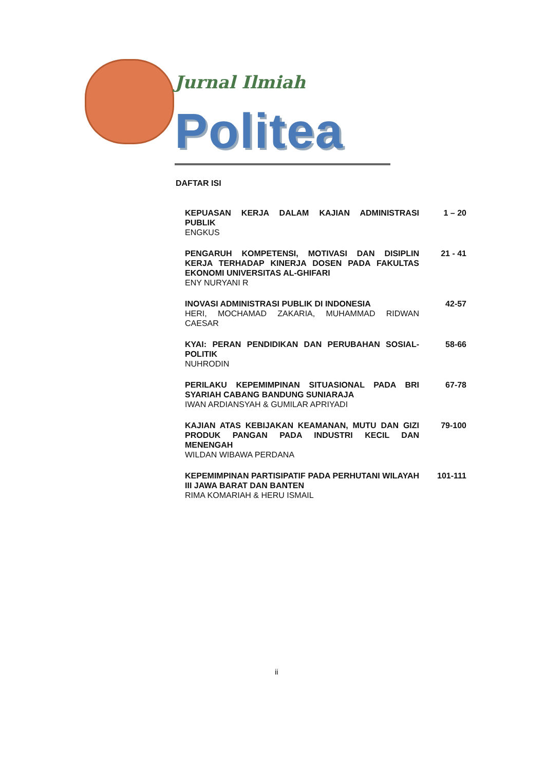Jurnal Ilmiah
Politea
DAFTAR ISI
KEPUASAN KERJA DALAM KAJIAN ADMINISTRASI PUBLIK
ENGKUS
1 – 20
PENGARUH KOMPETENSI, MOTIVASI DAN DISIPLIN KERJA TERHADAP KINERJA DOSEN PADA FAKULTAS EKONOMI UNIVERSITAS AL-GHIFARI
ENY NURYANI R
21 - 41
INOVASI ADMINISTRASI PUBLIK DI INDONESIA
HERI, MOCHAMAD ZAKARIA, MUHAMMAD RIDWAN CAESAR
42-57
KYAI: PERAN PENDIDIKAN DAN PERUBAHAN SOSIAL-POLITIK
NUHRODIN
58-66
PERILAKU KEPEMIMPINAN SITUASIONAL PADA BRI SYARIAH CABANG BANDUNG SUNIARAJA
IWAN ARDIANSYAH & GUMILAR APRIYADI
67-78
KAJIAN ATAS KEBIJAKAN KEAMANAN, MUTU DAN GIZI PRODUK PANGAN PADA INDUSTRI KECIL DAN MENENGAH
WILDAN WIBAWA PERDANA
79-100
KEPEMIMPINAN PARTISIPATIF PADA PERHUTANI WILAYAH III JAWA BARAT DAN BANTEN
RIMA KOMARIAH & HERU ISMAIL
101-111
ii